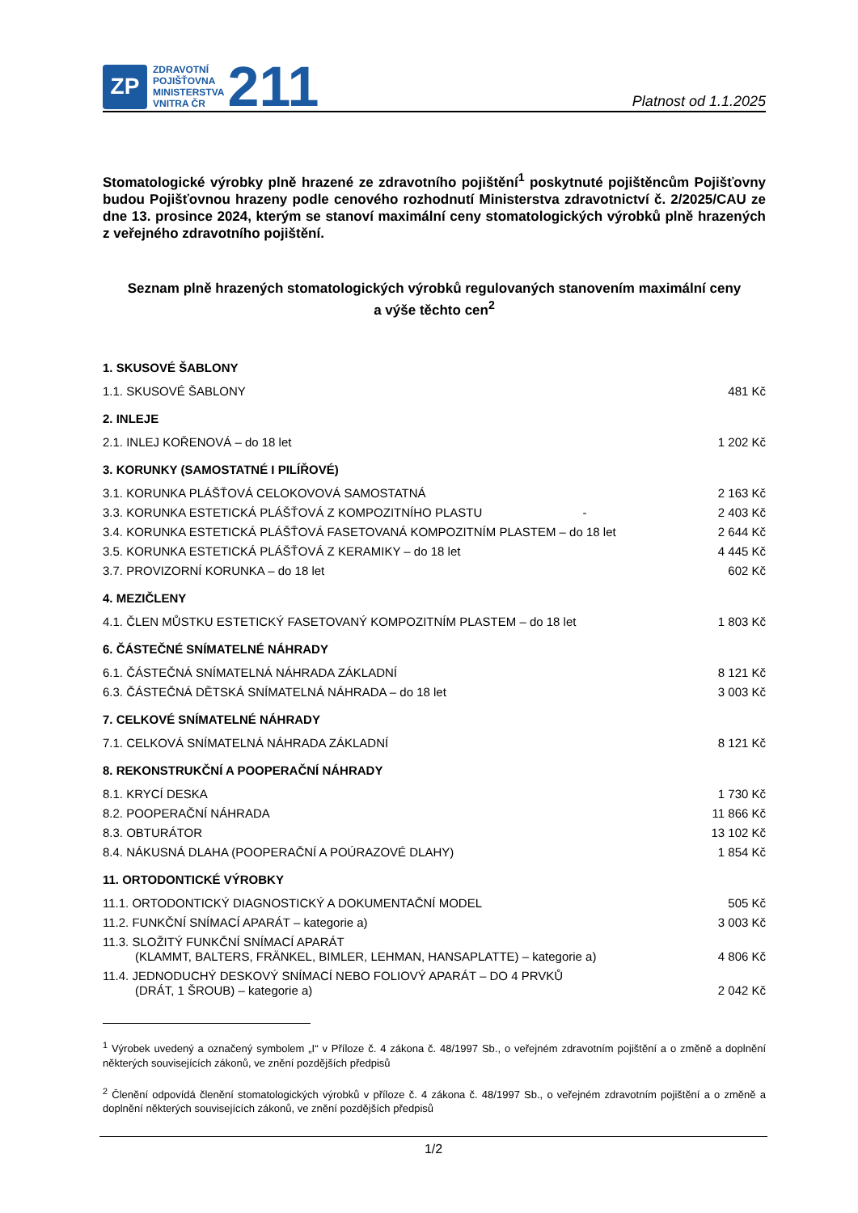ZP
ZDRAVOTNÍ
POJIŠŤOVNA
MINISTERSTVA
VNITRA ČR
211
Platnost od 1.1.2025
Stomatologické výrobky plně hrazené ze zdravotního pojištění<sup>1</sup> poskytnuté pojištěncům Pojišťovny budou Pojišťovnou hrazeny podle cenového rozhodnutí Ministerstva zdravotnictví č. 2/2025/CAU ze dne 13. prosince 2024, kterým se stanoví maximální ceny stomatologických výrobků plně hrazených z veřejného zdravotního pojištění.
Seznam plně hrazených stomatologických výrobků regulovaných stanovením maximální ceny
a výše těchto cen<sup>2</sup>
| 1. SKUSOVÉ ŠABLONY | |
| 1.1. SKUSOVÉ ŠABLONY | 481 Kč |
| 2. INLEJE | |
| 2.1. INLEJ KOŘENOVÁ – do 18 let | 1 202 Kč |
| 3. KORUNKY (SAMOSTATNÉ I PILÍŘOVÉ) | |
| 3.1. KORUNKA PLÁŠŤOVÁ CELOKOVOVÁ SAMOSTATNÁ | 2 163 Kč |
| 3.3. KORUNKA ESTETICKÁ PLÁŠŤOVÁ Z KOMPOZITNÍHO PLASTU - | 2 403 Kč |
| 3.4. KORUNKA ESTETICKÁ PLÁŠŤOVÁ FASETOVANÁ KOMPOZITNÍM PLASTEM – do 18 let | 2 644 Kč |
| 3.5. KORUNKA ESTETICKÁ PLÁŠŤOVÁ Z KERAMIKY – do 18 let | 4 445 Kč |
| 3.7. PROVIZORNÍ KORUNKA – do 18 let | 602 Kč |
| 4. MEZIČLENY | |
| 4.1. ČLEN MŮSTKU ESTETICKÝ FASETOVANÝ KOMPOZITNÍM PLASTEM – do 18 let | 1 803 Kč |
| 6. ČÁSTEČNÉ SNÍMATELNÉ NÁHRADY | |
| 6.1. ČÁSTEČNÁ SNÍMATELNÁ NÁHRADA ZÁKLADNÍ | 8 121 Kč |
| 6.3. ČÁSTEČNÁ DĚTSKÁ SNÍMATELNÁ NÁHRADA – do 18 let | 3 003 Kč |
| 7. CELKOVÉ SNÍMATELNÉ NÁHRADY | |
| 7.1. CELKOVÁ SNÍMATELNÁ NÁHRADA ZÁKLADNÍ | 8 121 Kč |
| 8. REKONSTRUKČNÍ A POOPERAČNÍ NÁHRADY | |
| 8.1. KRYCÍ DESKA | 1 730 Kč |
| 8.2. POOPERAČNÍ NÁHRADA | 11 866 Kč |
| 8.3. OBTURÁTOR | 13 102 Kč |
| 8.4. NÁKUSNÁ DLAHA (POOPERAČNÍ A POÚRAZOVÉ DLAHY) | 1 854 Kč |
| 11. ORTODONTICKÉ VÝROBKY | |
| 11.1. ORTODONTICKÝ DIAGNOSTICKÝ A DOKUMENTAČNÍ MODEL | 505 Kč |
| 11.2. FUNKČNÍ SNÍMACÍ APARÁT – kategorie a) | 3 003 Kč |
| 11.3. SLOŽITÝ FUNKČNÍ SNÍMACÍ APARÁT (KLAMMT, BALTERS, FRÄNKEL, BIMLER, LEHMAN, HANSAPLATTE) – kategorie a) | 4 806 Kč |
| 11.4. JEDNODUCHÝ DESKOVÝ SNÍMACÍ NEBO FOLIOVÝ APARÁT – DO 4 PRVKŮ (DRÁT, 1 ŠROUB) – kategorie a) | 2 042 Kč |
<sup>1</sup> Výrobek uvedený a označený symbolem „I“ v Příloze č. 4 zákona č. 48/1997 Sb., o veřejném zdravotním pojištění a o změně a doplnění některých souvisejících zákonů, ve znění pozdějších předpisů
<sup>2</sup> Členění odpovídá členění stomatologických výrobků v příloze č. 4 zákona č. 48/1997 Sb., o veřejném zdravotním pojištění a o změně a doplnění některých souvisejících zákonů, ve znění pozdějších předpisů
1/2